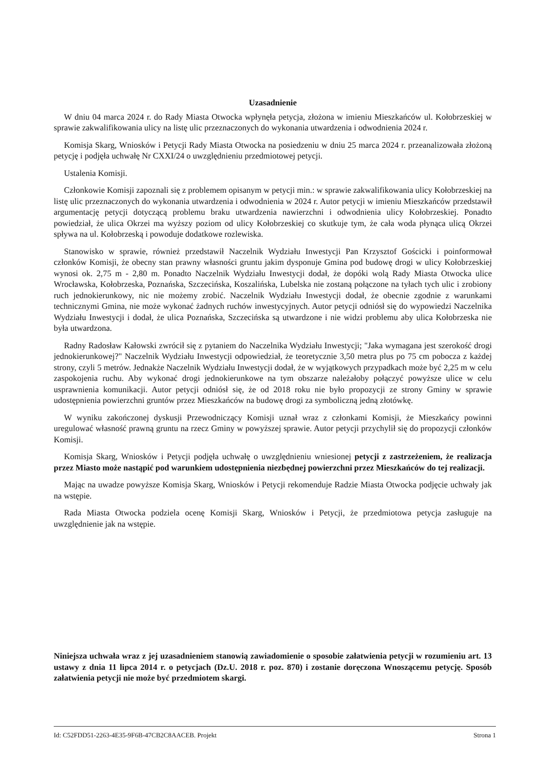Uzasadnienie
W dniu 04 marca 2024 r. do Rady Miasta Otwocka wpłynęła petycja, złożona w imieniu Mieszkańców ul. Kołobrzeskiej w sprawie zakwalifikowania ulicy na listę ulic przeznaczonych do wykonania utwardzenia i odwodnienia 2024 r.
Komisja Skarg, Wniosków i Petycji Rady Miasta Otwocka na posiedzeniu w dniu 25 marca 2024 r. przeanalizowała złożoną petycję i podjęła uchwałę Nr CXXI/24 o uwzględnieniu przedmiotowej petycji.
Ustalenia Komisji.
Członkowie Komisji zapoznali się z problemem opisanym w petycji min.: w sprawie zakwalifikowania ulicy Kołobrzeskiej na listę ulic przeznaczonych do wykonania utwardzenia i odwodnienia w 2024 r. Autor petycji w imieniu Mieszkańców przedstawił argumentację petycji dotyczącą problemu braku utwardzenia nawierzchni i odwodnienia ulicy Kołobrzeskiej. Ponadto powiedział, że ulica Okrzei ma wyższy poziom od ulicy Kołobrzeskiej co skutkuje tym, że cała woda płynąca ulicą Okrzei spływa na ul. Kołobrzeską i powoduje dodatkowe rozlewiska.
Stanowisko w sprawie, również przedstawił Naczelnik Wydziału Inwestycji Pan Krzysztof Gościcki i poinformował członków Komisji, że obecny stan prawny własności gruntu jakim dysponuje Gmina pod budowę drogi w ulicy Kołobrzeskiej wynosi ok. 2,75 m - 2,80 m. Ponadto Naczelnik Wydziału Inwestycji dodał, że dopóki wolą Rady Miasta Otwocka ulice Wrocławska, Kołobrzeska, Poznańska, Szczecińska, Koszalińska, Lubelska nie zostaną połączone na tyłach tych ulic i zrobiony ruch jednokierunkowy, nic nie możemy zrobić. Naczelnik Wydziału Inwestycji dodał, że obecnie zgodnie z warunkami technicznymi Gmina, nie może wykonać żadnych ruchów inwestycyjnych. Autor petycji odniósł się do wypowiedzi Naczelnika Wydziału Inwestycji i dodał, że ulica Poznańska, Szczecińska są utwardzone i nie widzi problemu aby ulica Kołobrzeska nie była utwardzona.
Radny Radosław Kałowski zwrócił się z pytaniem do Naczelnika Wydziału Inwestycji; "Jaka wymagana jest szerokość drogi jednokierunkowej?" Naczelnik Wydziału Inwestycji odpowiedział, że teoretycznie 3,50 metra plus po 75 cm pobocza z każdej strony, czyli 5 metrów. Jednakże Naczelnik Wydziału Inwestycji dodał, że w wyjątkowych przypadkach może być 2,25 m w celu zaspokojenia ruchu. Aby wykonać drogi jednokierunkowe na tym obszarze należałoby połączyć powyższe ulice w celu usprawnienia komunikacji. Autor petycji odniósł się, że od 2018 roku nie było propozycji ze strony Gminy w sprawie udostępnienia powierzchni gruntów przez Mieszkańców na budowę drogi za symboliczną jedną złotówkę.
W wyniku zakończonej dyskusji Przewodniczący Komisji uznał wraz z członkami Komisji, że Mieszkańcy powinni uregulować własność prawną gruntu na rzecz Gminy w powyższej sprawie. Autor petycji przychylił się do propozycji członków Komisji.
Komisja Skarg, Wniosków i Petycji podjęła uchwałę o uwzględnieniu wniesionej petycji z zastrzeżeniem, że realizacja przez Miasto może nastąpić pod warunkiem udostępnienia niezbędnej powierzchni przez Mieszkańców do tej realizacji.
Mając na uwadze powyższe Komisja Skarg, Wniosków i Petycji rekomenduje Radzie Miasta Otwocka podjęcie uchwały jak na wstępie.
Rada Miasta Otwocka podziela ocenę Komisji Skarg, Wniosków i Petycji, że przedmiotowa petycja zasługuje na uwzględnienie jak na wstępie.
Niniejsza uchwała wraz z jej uzasadnieniem stanowią zawiadomienie o sposobie załatwienia petycji w rozumieniu art. 13 ustawy z dnia 11 lipca 2014 r. o petycjach (Dz.U. 2018 r. poz. 870) i zostanie doręczona Wnoszącemu petycję. Sposób załatwienia petycji nie może być przedmiotem skargi.
Id: C52FDD51-2263-4E35-9F6B-47CB2C8AACEB. Projekt Strona 1